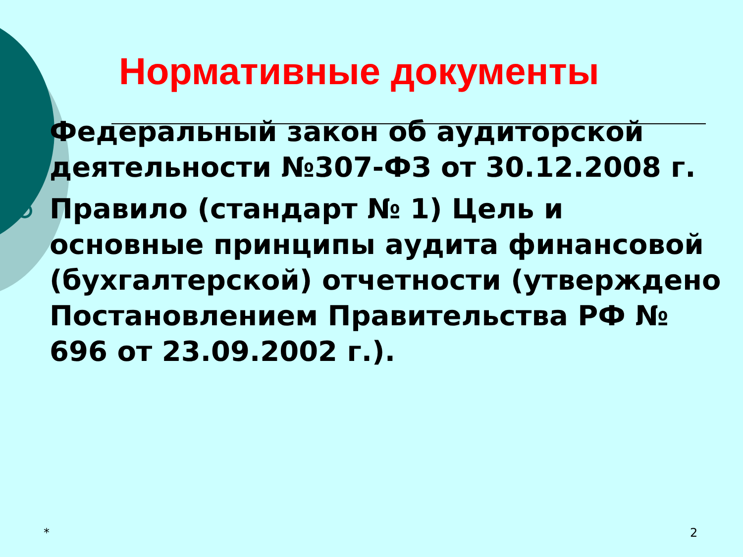Нормативные документы
Федеральный закон об аудиторской деятельности №307-ФЗ от 30.12.2008 г.
Правило (стандарт № 1) Цель и основные принципы аудита финансовой (бухгалтерской) отчетности (утверждено Постановлением Правительства РФ № 696 от 23.09.2002 г.).
* 2